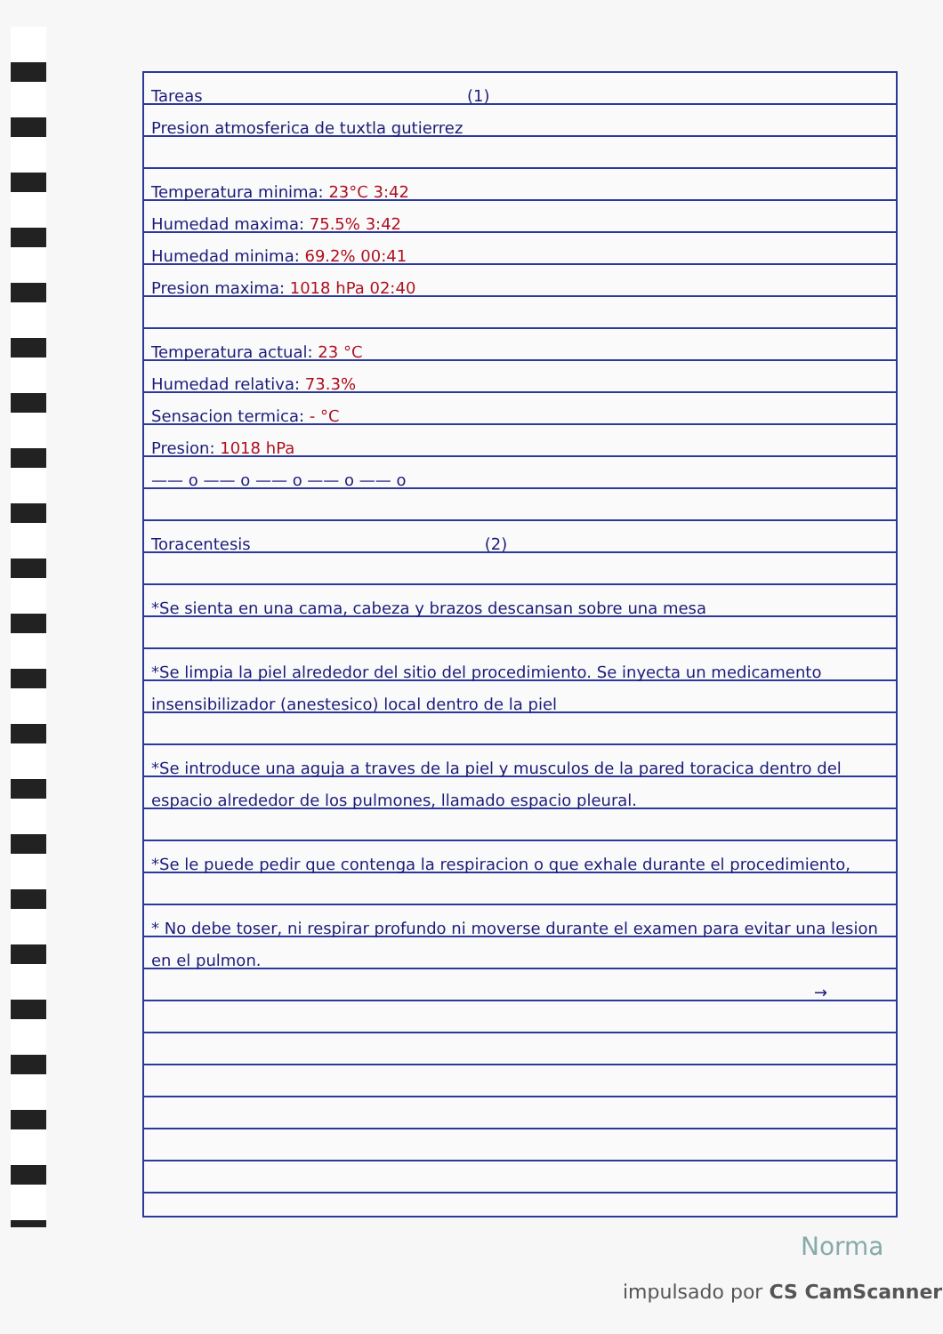Tareas (1)
Presion atmosferica de tuxtla gutierrez
Temperatura minima: 23°C 3:42
Humedad maxima: 75.5% 3:42
Humedad minima: 69.2% 00:41
Presion maxima: 1018 hPa 02:40
Temperatura actual: 23 °C
Humedad relativa: 73.3%
Sensacion termica: - °C
Presion: 1018 hPa
—— o —— o —— o —— o —— o
Toracentesis (2)
*Se sienta en una cama, cabeza y brazos descansan sobre una mesa
*Se limpia la piel alrededor del sitio del procedimiento. Se inyecta un medicamento insensibilizador (anestesico) local dentro de la piel
*Se introduce una aguja a traves de la piel y musculos de la pared toracica dentro del espacio alrededor de los pulmones, llamado espacio pleural.
*Se le puede pedir que contenga la respiracion o que exhale durante el procedimiento,
* No debe toser, ni respirar profundo ni moverse durante el examen para evitar una lesion en el pulmon.
→
Norma
impulsado por CS CamScanner